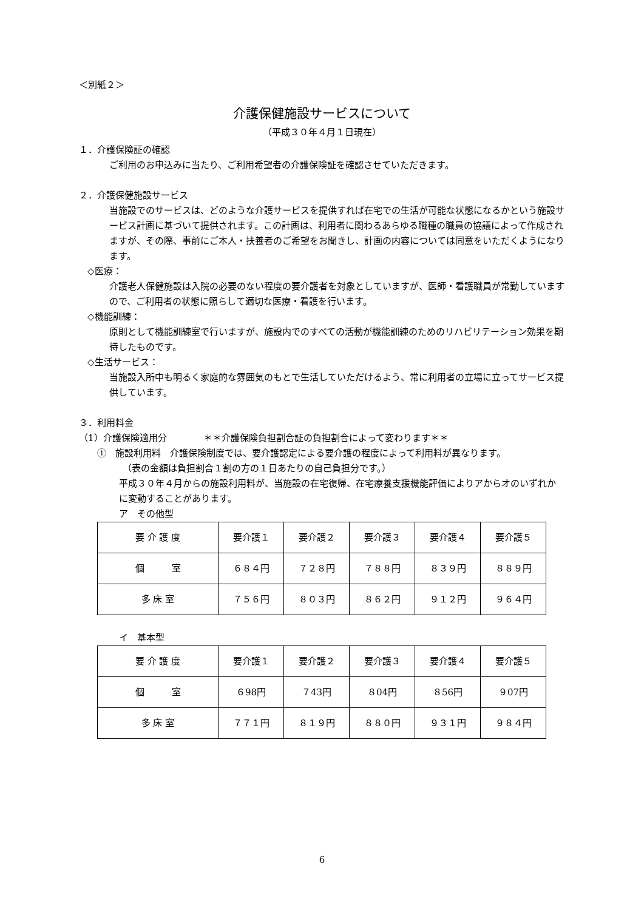＜別紙２＞
介護保健施設サービスについて
（平成３０年４月１日現在）
１．介護保険証の確認
ご利用のお申込みに当たり、ご利用希望者の介護保険証を確認させていただきます。
２．介護保健施設サービス
当施設でのサービスは、どのような介護サービスを提供すれば在宅での生活が可能な状態になるかという施設サービス計画に基づいて提供されます。この計画は、利用者に関わるあらゆる職種の職員の協議によって作成されますが、その際、事前にご本人・扶養者のご希望をお聞きし、計画の内容については同意をいただくようになります。
◇医療：
介護老人保健施設は入院の必要のない程度の要介護者を対象としていますが、医師・看護職員が常勤していますので、ご利用者の状態に照らして適切な医療・看護を行います。
◇機能訓練：
原則として機能訓練室で行いますが、施設内でのすべての活動が機能訓練のためのリハビリテーション効果を期待したものです。
◇生活サービス：
当施設入所中も明るく家庭的な雰囲気のもとで生活していただけるよう、常に利用者の立場に立ってサービス提供しています。
３．利用料金
（1）介護保険適用分　　　　＊＊介護保険負担割合証の負担割合によって変わります＊＊
①　施設利用料　介護保険制度では、要介護認定による要介護の程度によって利用料が異なります。
（表の金額は負担割合１割の方の１日あたりの自己負担分です。）
平成３０年４月からの施設利用料が、当施設の在宅復帰、在宅療養支援機能評価によりアからオのいずれかに変動することがあります。
ア　その他型
| 要 介 護 度 | 要介護１ | 要介護２ | 要介護３ | 要介護４ | 要介護５ |
| 個 室 | ６８４円 | ７２８円 | ７８８円 | ８３９円 | ８８９円 |
| 多 床 室 | ７５６円 | ８０３円 | ８６２円 | ９１２円 | ９６４円 |
イ　基本型
| 要 介 護 度 | 要介護１ | 要介護２ | 要介護３ | 要介護４ | 要介護５ |
| 個 室 | ６98円 | ７43円 | ８04円 | ８56円 | ９07円 |
| 多 床 室 | ７７１円 | ８１９円 | ８８０円 | ９３１円 | ９８４円 |
6